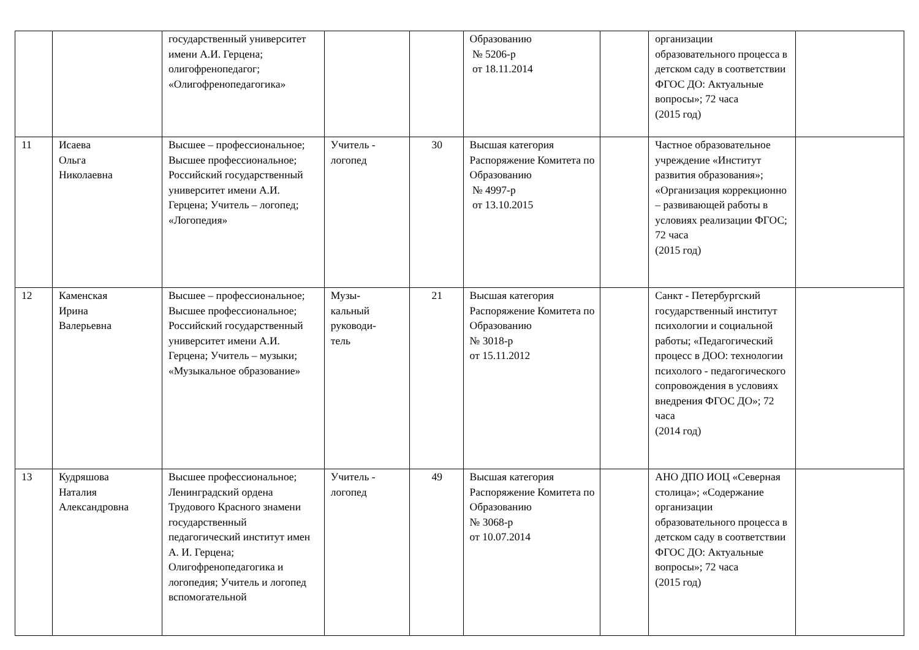| | | государственный университет имени А.И. Герцена; олигофренопедагог; «Олигофренопедагогика» | | | Образованию № 5206-р от 18.11.2014 | | организации образовательного процесса в детском саду в соответствии ФГОС ДО: Актуальные вопросы»; 72 часа (2015 год) | |
| 11 | Исаева Ольга Николаевна | Высшее – профессиональное; Высшее профессиональное; Российский государственный университет имени А.И. Герцена; Учитель – логопед; «Логопедия» | Учитель - логопед | 30 | Высшая категория Распоряжение Комитета по Образованию № 4997-р от 13.10.2015 | | Частное образовательное учреждение «Институт развития образования»; «Организация коррекционно – развивающей работы в условиях реализации ФГОС; 72 часа (2015 год) | |
| 12 | Каменская Ирина Валерьевна | Высшее – профессиональное; Высшее профессиональное; Российский государственный университет имени А.И. Герцена; Учитель – музыки; «Музыкальное образование» | Музы- кальный руководи- тель | 21 | Высшая категория Распоряжение Комитета по Образованию № 3018-р от 15.11.2012 | | Санкт - Петербургский государственный институт психологии и социальной работы; «Педагогический процесс в ДОО: технологии психолого - педагогического сопровождения в условиях внедрения ФГОС ДО»; 72 часа (2014 год) | |
| 13 | Кудряшова Наталия Александровна | Высшее профессиональное; Ленинградский ордена Трудового Красного знамени государственный педагогический институт имен А. И. Герцена; Олигофренопедагогика и логопедия; Учитель и логопед вспомогательной | Учитель - логопед | 49 | Высшая категория Распоряжение Комитета по Образованию № 3068-р от 10.07.2014 | | АНО ДПО ИОЦ «Северная столица»; «Содержание организации образовательного процесса в детском саду в соответствии ФГОС ДО: Актуальные вопросы»; 72 часа (2015 год) | |